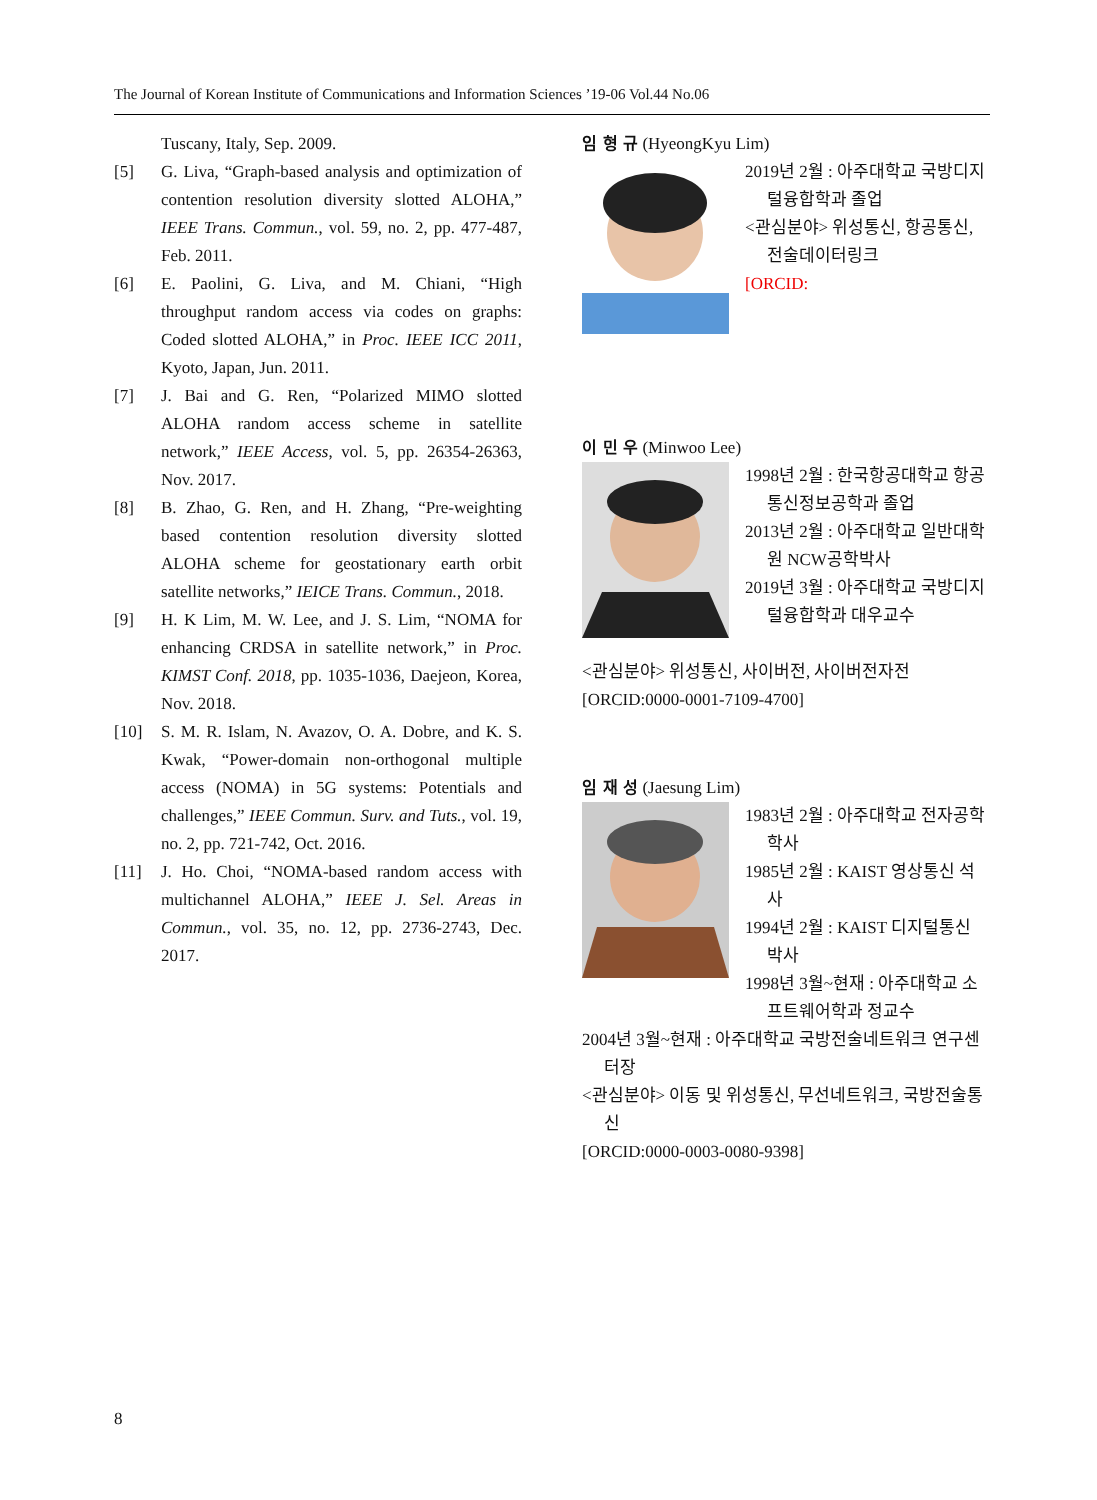The Journal of Korean Institute of Communications and Information Sciences ’19-06 Vol.44 No.06
Tuscany, Italy, Sep. 2009.
[5] G. Liva, “Graph-based analysis and optimization of contention resolution diversity slotted ALOHA,” IEEE Trans. Commun., vol. 59, no. 2, pp. 477-487, Feb. 2011.
[6] E. Paolini, G. Liva, and M. Chiani, “High throughput random access via codes on graphs: Coded slotted ALOHA,” in Proc. IEEE ICC 2011, Kyoto, Japan, Jun. 2011.
[7] J. Bai and G. Ren, “Polarized MIMO slotted ALOHA random access scheme in satellite network,” IEEE Access, vol. 5, pp. 26354-26363, Nov. 2017.
[8] B. Zhao, G. Ren, and H. Zhang, “Pre-weighting based contention resolution diversity slotted ALOHA scheme for geostationary earth orbit satellite networks,” IEICE Trans. Commun., 2018.
[9] H. K Lim, M. W. Lee, and J. S. Lim, “NOMA for enhancing CRDSA in satellite network,” in Proc. KIMST Conf. 2018, pp. 1035-1036, Daejeon, Korea, Nov. 2018.
[10] S. M. R. Islam, N. Avazov, O. A. Dobre, and K. S. Kwak, “Power-domain non-orthogonal multiple access (NOMA) in 5G systems: Potentials and challenges,” IEEE Commun. Surv. and Tuts., vol. 19, no. 2, pp. 721-742, Oct. 2016.
[11] J. Ho. Choi, “NOMA-based random access with multichannel ALOHA,” IEEE J. Sel. Areas in Commun., vol. 35, no. 12, pp. 2736-2743, Dec. 2017.
임 형 규 (HyeongKyu Lim)
2019년 2월 : 아주대학교 국방디지털융합학과 졸업
<관심분야> 위성통신, 항공통신, 전술데이터링크
[ORCID:
이 민 우 (Minwoo Lee)
1998년 2월 : 한국항공대학교 항공통신정보공학과 졸업
2013년 2월 : 아주대학교 일반대학원 NCW공학박사
2019년 3월 : 아주대학교 국방디지털융합학과 대우교수
<관심분야> 위성통신, 사이버전, 사이버전자전
[ORCID:0000-0001-7109-4700]
임 재 성 (Jaesung Lim)
1983년 2월 : 아주대학교 전자공학 학사
1985년 2월 : KAIST 영상통신 석사
1994년 2월 : KAIST 디지털통신 박사
1998년 3월~현재 : 아주대학교 소프트웨어학과 정교수
2004년 3월~현재 : 아주대학교 국방전술네트워크 연구센터장
<관심분야> 이동 및 위성통신, 무선네트워크, 국방전술통신
[ORCID:0000-0003-0080-9398]
8